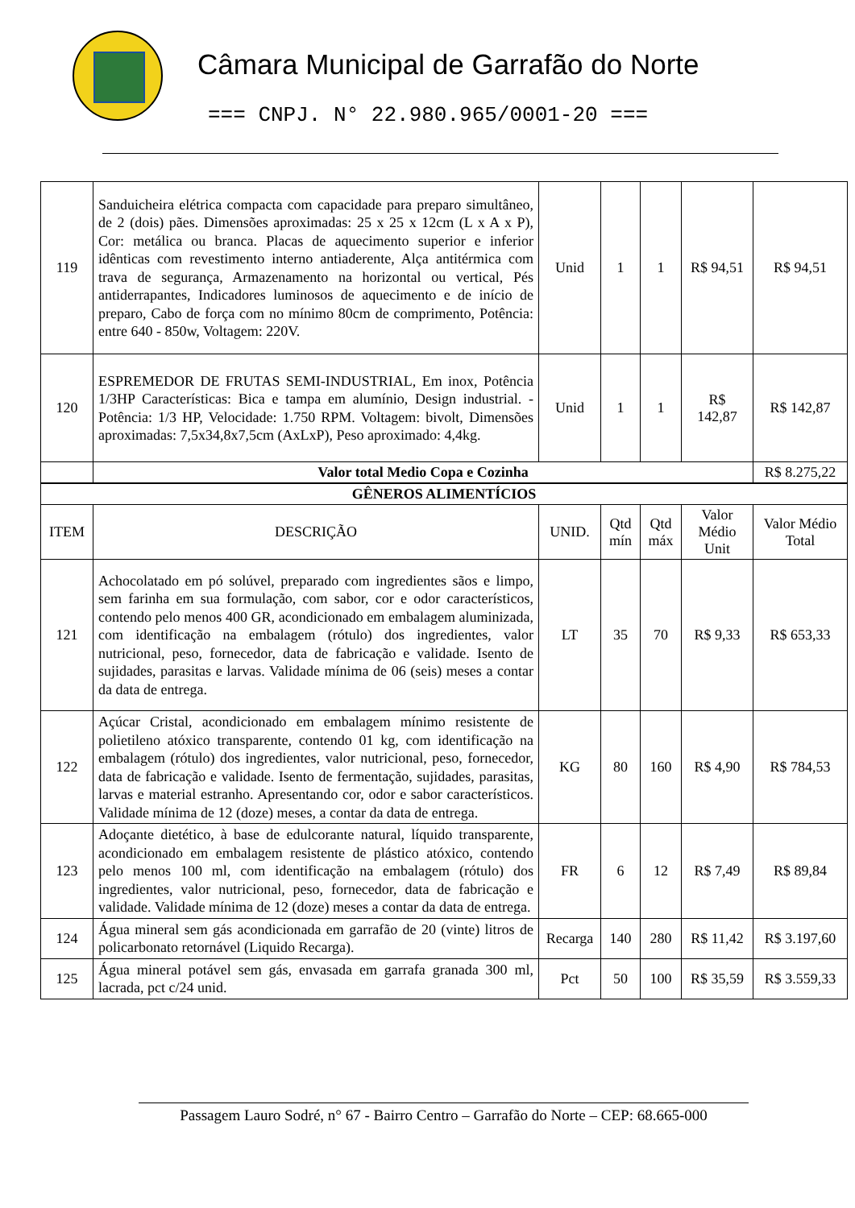Câmara Municipal de Garrafão do Norte
=== CNPJ. N° 22.980.965/0001-20 ===
| 119 | Sanduicheira elétrica compacta com capacidade para preparo simultâneo, de 2 (dois) pães. Dimensões aproximadas: 25 x 25 x 12cm (L x A x P), Cor: metálica ou branca. Placas de aquecimento superior e inferior idênticas com revestimento interno antiaderente, Alça antitérmica com trava de segurança, Armazenamento na horizontal ou vertical, Pés antiderrapantes, Indicadores luminosos de aquecimento e de início de preparo, Cabo de força com no mínimo 80cm de comprimento, Potência: entre 640 - 850w, Voltagem: 220V. | Unid | 1 | 1 | R$ 94,51 | R$ 94,51 |
| 120 | ESPREMEDOR DE FRUTAS SEMI-INDUSTRIAL, Em inox, Potência 1/3HP Características: Bica e tampa em alumínio, Design industrial. -Potência: 1/3 HP, Velocidade: 1.750 RPM. Voltagem: bivolt, Dimensões aproximadas: 7,5x34,8x7,5cm (AxLxP), Peso aproximado: 4,4kg. | Unid | 1 | 1 | R$ 142,87 | R$ 142,87 |
| | Valor total Medio Copa e Cozinha | | | | | R$ 8.275,22 |
| GÊNEROS ALIMENTÍCIOS | | | | | | |
| ITEM | DESCRIÇÃO | UNID. | Qtd mín | Qtd máx | Valor Médio Unit | Valor Médio Total |
| 121 | Achocolatado em pó solúvel, preparado com ingredientes sãos e limpo, sem farinha em sua formulação, com sabor, cor e odor característicos, contendo pelo menos 400 GR, acondicionado em embalagem aluminizada, com identificação na embalagem (rótulo) dos ingredientes, valor nutricional, peso, fornecedor, data de fabricação e validade. Isento de sujidades, parasitas e larvas. Validade mínima de 06 (seis) meses a contar da data de entrega. | LT | 35 | 70 | R$ 9,33 | R$ 653,33 |
| 122 | Açúcar Cristal, acondicionado em embalagem mínimo resistente de polietileno atóxico transparente, contendo 01 kg, com identificação na embalagem (rótulo) dos ingredientes, valor nutricional, peso, fornecedor, data de fabricação e validade. Isento de fermentação, sujidades, parasitas, larvas e material estranho. Apresentando cor, odor e sabor característicos. Validade mínima de 12 (doze) meses, a contar da data de entrega. | KG | 80 | 160 | R$ 4,90 | R$ 784,53 |
| 123 | Adoçante dietético, à base de edulcorante natural, líquido transparente, acondicionado em embalagem resistente de plástico atóxico, contendo pelo menos 100 ml, com identificação na embalagem (rótulo) dos ingredientes, valor nutricional, peso, fornecedor, data de fabricação e validade. Validade mínima de 12 (doze) meses a contar da data de entrega. | FR | 6 | 12 | R$ 7,49 | R$ 89,84 |
| 124 | Água mineral sem gás acondicionada em garrafão de 20 (vinte) litros de policarbonato retornável (Liquido Recarga). | Recarga | 140 | 280 | R$ 11,42 | R$ 3.197,60 |
| 125 | Água mineral potável sem gás, envasada em garrafa granada 300 ml, lacrada, pct c/24 unid. | Pct | 50 | 100 | R$ 35,59 | R$ 3.559,33 |
Passagem Lauro Sodré, n° 67 - Bairro Centro – Garrafão do Norte – CEP: 68.665-000